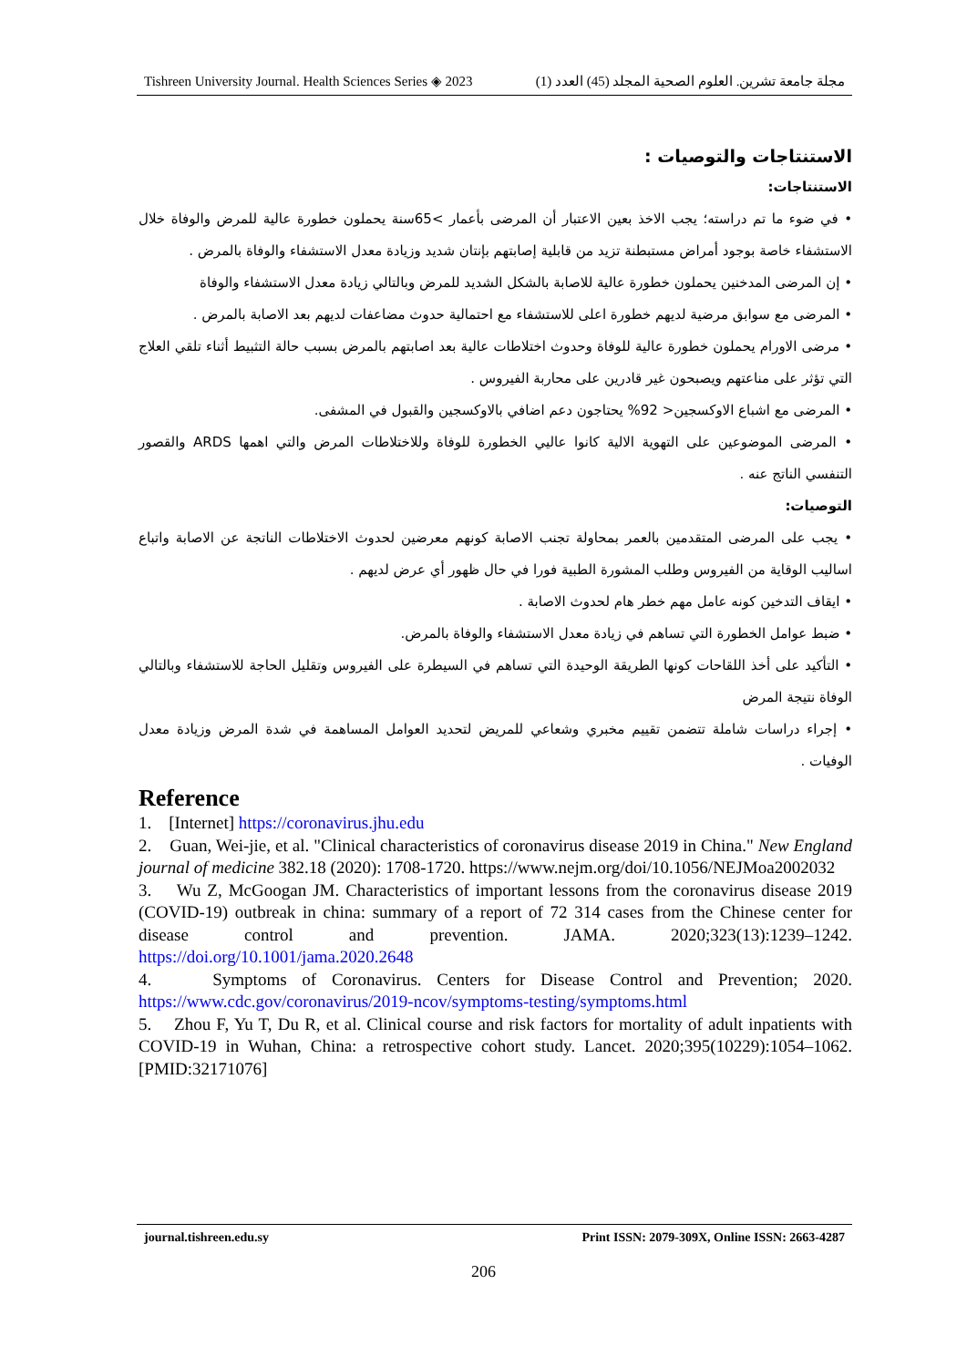Tishreen University Journal. Health Sciences Series ◈ 2023 مجلة جامعة تشرين. العلوم الصحية المجلد (45) العدد (1)
الاستنتاجات والتوصيات :
الاستنتاجات:
• في ضوء ما تم دراسته؛ يجب الاخذ بعين الاعتبار أن المرضى بأعمار >65سنة يحملون خطورة عالية للمرض والوفاة خلال الاستشفاء خاصة بوجود أمراض مستبطنة تزيد من قابلية إصابتهم بإنتان شديد وزيادة معدل الاستشفاء والوفاة بالمرض .
• إن المرضى المدخنين يحملون خطورة عالية للاصابة بالشكل الشديد للمرض وبالتالي زيادة معدل الاستشفاء والوفاة
• المرضى مع سوابق مرضية لديهم خطورة اعلى للاستشفاء مع احتمالية حدوث مضاعفات لديهم بعد الاصابة بالمرض .
• مرضى الاورام يحملون خطورة عالية للوفاة وحدوث اختلاطات عالية بعد اصابتهم بالمرض بسبب حالة التثبيط أثناء تلقي العلاج التي تؤثر على مناعتهم ويصبحون غير قادرين على محاربة الفيروس .
• المرضى مع اشباع الاوكسجين< 92% يحتاجون دعم اضافي بالاوكسجين والقبول في المشفى.
• المرضى الموضوعين على التهوية الالية كانوا عاليي الخطورة للوفاة وللاختلاطات المرض والتي اهمها ARDS والقصور التنفسي الناتج عنه .
التوصيات:
• يجب على المرضى المتقدمين بالعمر بمحاولة تجنب الاصابة كونهم معرضين لحدوث الاختلاطات الناتجة عن الاصابة واتباع اساليب الوقاية من الفيروس وطلب المشورة الطبية فورا في حال ظهور أي عرض لديهم .
• ايقاف التدخين كونه عامل مهم خطر هام لحدوث الاصابة .
• ضبط عوامل الخطورة التي تساهم في زيادة معدل الاستشفاء والوفاة بالمرض.
• التأكيد على أخذ اللقاحات كونها الطريقة الوحيدة التي تساهم في السيطرة على الفيروس وتقليل الحاجة للاستشفاء وبالتالي الوفاة نتيجة المرض
• إجراء دراسات شاملة تتضمن تقييم مخبري وشعاعي للمريض لتحديد العوامل المساهمة في شدة المرض وزيادة معدل الوفيات .
Reference
1. [Internet] https://coronavirus.jhu.edu
2. Guan, Wei-jie, et al. "Clinical characteristics of coronavirus disease 2019 in China." New England journal of medicine 382.18 (2020): 1708-1720. https://www.nejm.org/doi/10.1056/NEJMoa2002032
3. Wu Z, McGoogan JM. Characteristics of important lessons from the coronavirus disease 2019 (COVID-19) outbreak in china: summary of a report of 72 314 cases from the Chinese center for disease control and prevention. JAMA. 2020;323(13):1239–1242. https://doi.org/10.1001/jama.2020.2648
4. Symptoms of Coronavirus. Centers for Disease Control and Prevention; 2020. https://www.cdc.gov/coronavirus/2019-ncov/symptoms-testing/symptoms.html
5. Zhou F, Yu T, Du R, et al. Clinical course and risk factors for mortality of adult inpatients with COVID-19 in Wuhan, China: a retrospective cohort study. Lancet. 2020;395(10229):1054–1062. [PMID:32171076]
journal.tishreen.edu.sy Print ISSN: 2079-309X, Online ISSN: 2663-4287
206